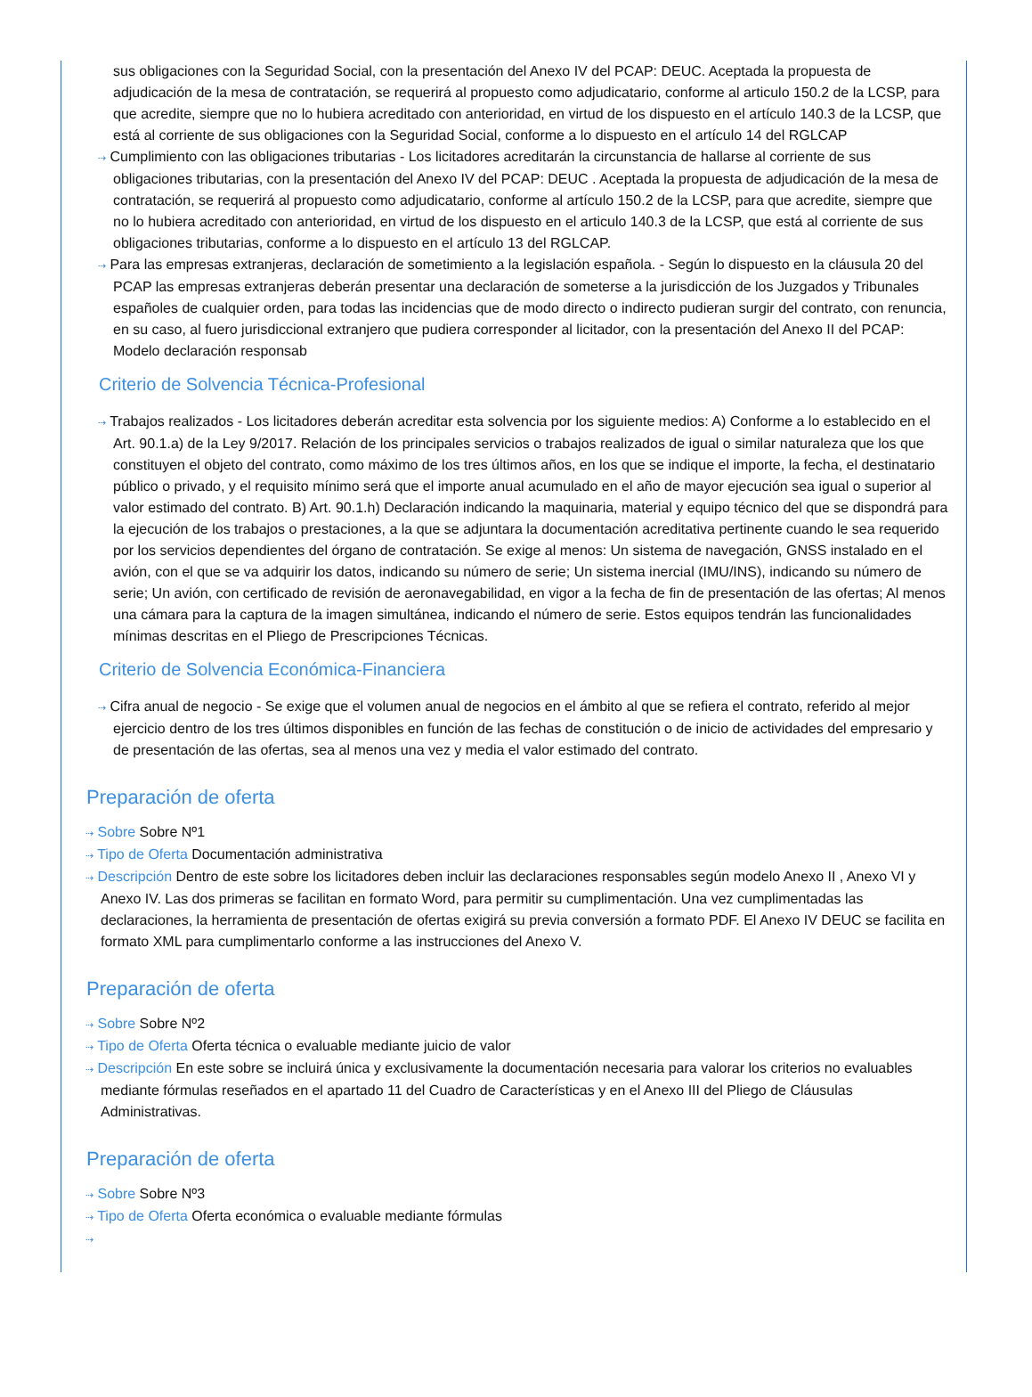sus obligaciones con la Seguridad Social, con la presentación del Anexo IV del PCAP: DEUC. Aceptada la propuesta de adjudicación de la mesa de contratación, se requerirá al propuesto como adjudicatario, conforme al articulo 150.2 de la LCSP, para que acredite, siempre que no lo hubiera acreditado con anterioridad, en virtud de los dispuesto en el artículo 140.3 de la LCSP, que está al corriente de sus obligaciones con la Seguridad Social, conforme a lo dispuesto en el artículo 14 del RGLCAP
⇢ Cumplimiento con las obligaciones tributarias - Los licitadores acreditarán la circunstancia de hallarse al corriente de sus obligaciones tributarias, con la presentación del Anexo IV del PCAP: DEUC . Aceptada la propuesta de adjudicación de la mesa de contratación, se requerirá al propuesto como adjudicatario, conforme al artículo 150.2 de la LCSP, para que acredite, siempre que no lo hubiera acreditado con anterioridad, en virtud de los dispuesto en el articulo 140.3 de la LCSP, que está al corriente de sus obligaciones tributarias, conforme a lo dispuesto en el artículo 13 del RGLCAP.
⇢ Para las empresas extranjeras, declaración de sometimiento a la legislación española. - Según lo dispuesto en la cláusula 20 del PCAP las empresas extranjeras deberán presentar una declaración de someterse a la jurisdicción de los Juzgados y Tribunales españoles de cualquier orden, para todas las incidencias que de modo directo o indirecto pudieran surgir del contrato, con renuncia, en su caso, al fuero jurisdiccional extranjero que pudiera corresponder al licitador, con la presentación del Anexo II del PCAP: Modelo declaración responsab
Criterio de Solvencia Técnica-Profesional
⇢ Trabajos realizados - Los licitadores deberán acreditar esta solvencia por los siguiente medios: A) Conforme a lo establecido en el Art. 90.1.a) de la Ley 9/2017. Relación de los principales servicios o trabajos realizados de igual o similar naturaleza que los que constituyen el objeto del contrato, como máximo de los tres últimos años, en los que se indique el importe, la fecha, el destinatario público o privado, y el requisito mínimo será que el importe anual acumulado en el año de mayor ejecución sea igual o superior al valor estimado del contrato. B) Art. 90.1.h) Declaración indicando la maquinaria, material y equipo técnico del que se dispondrá para la ejecución de los trabajos o prestaciones, a la que se adjuntara la documentación acreditativa pertinente cuando le sea requerido por los servicios dependientes del órgano de contratación. Se exige al menos: Un sistema de navegación, GNSS instalado en el avión, con el que se va adquirir los datos, indicando su número de serie; Un sistema inercial (IMU/INS), indicando su número de serie; Un avión, con certificado de revisión de aeronavegabilidad, en vigor a la fecha de fin de presentación de las ofertas; Al menos una cámara para la captura de la imagen simultánea, indicando el número de serie. Estos equipos tendrán las funcionalidades mínimas descritas en el Pliego de Prescripciones Técnicas.
Criterio de Solvencia Económica-Financiera
⇢ Cifra anual de negocio - Se exige que el volumen anual de negocios en el ámbito al que se refiera el contrato, referido al mejor ejercicio dentro de los tres últimos disponibles en función de las fechas de constitución o de inicio de actividades del empresario y de presentación de las ofertas, sea al menos una vez y media el valor estimado del contrato.
Preparación de oferta
⇢ Sobre Sobre Nº1
⇢ Tipo de Oferta Documentación administrativa
⇢ Descripción Dentro de este sobre los licitadores deben incluir las declaraciones responsables según modelo Anexo II , Anexo VI y Anexo IV. Las dos primeras se facilitan en formato Word, para permitir su cumplimentación. Una vez cumplimentadas las declaraciones, la herramienta de presentación de ofertas exigirá su previa conversión a formato PDF. El Anexo IV DEUC se facilita en formato XML para cumplimentarlo conforme a las instrucciones del Anexo V.
Preparación de oferta
⇢ Sobre Sobre Nº2
⇢ Tipo de Oferta Oferta técnica o evaluable mediante juicio de valor
⇢ Descripción En este sobre se incluirá única y exclusivamente la documentación necesaria para valorar los criterios no evaluables mediante fórmulas reseñados en el apartado 11 del Cuadro de Características y en el Anexo III del Pliego de Cláusulas Administrativas.
Preparación de oferta
⇢ Sobre Sobre Nº3
⇢ Tipo de Oferta Oferta económica o evaluable mediante fórmulas
⇢